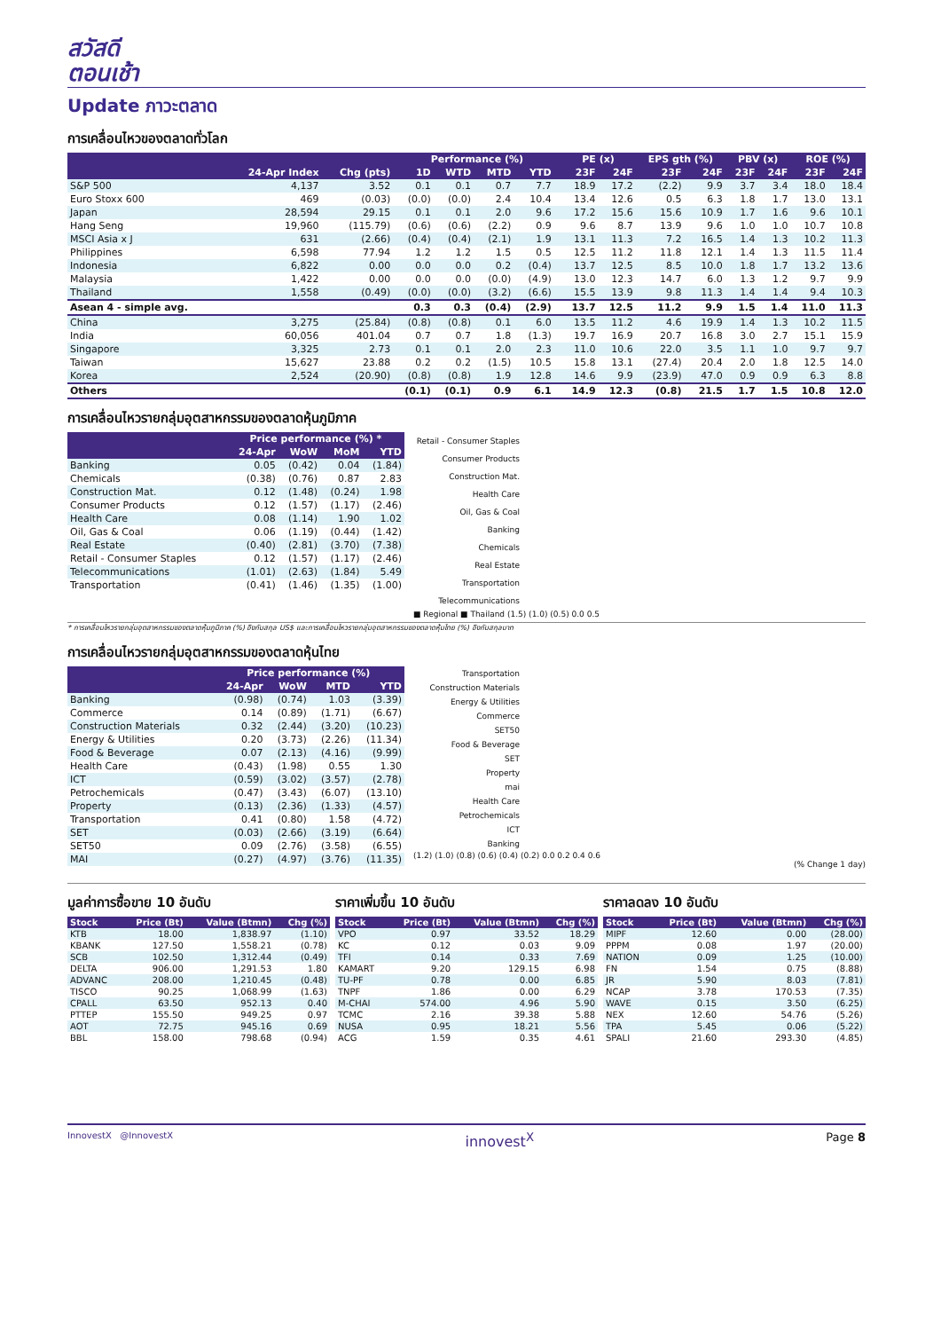สวัสดี
ตอนเช้า
Update ภาวะตลาด
การเคลื่อนไหวของตลาดทั่วโลก
| | | | Performance (%) | | | | | PE (x) | | EPS gth (%) | | PBV (x) | | ROE (%) | |
| --- | --- | --- | --- | --- | --- | --- | --- | --- | --- | --- | --- | --- | --- | --- | --- |
| | 24-Apr Index | Chg (pts) | 1D | WTD | MTD | YTD | | 23F | 24F | 23F | 24F | 23F | 24F | 23F | 24F |
| S&P 500 | 4,137 | 3.52 | 0.1 | 0.1 | 0.7 | 7.7 | | 18.9 | 17.2 | (2.2) | 9.9 | 3.7 | 3.4 | 18.0 | 18.4 |
| Euro Stoxx 600 | 469 | (0.03) | (0.0) | (0.0) | 2.4 | 10.4 | | 13.4 | 12.6 | 0.5 | 6.3 | 1.8 | 1.7 | 13.0 | 13.1 |
| Japan | 28,594 | 29.15 | 0.1 | 0.1 | 2.0 | 9.6 | | 17.2 | 15.6 | 15.6 | 10.9 | 1.7 | 1.6 | 9.6 | 10.1 |
| Hang Seng | 19,960 | (115.79) | (0.6) | (0.6) | (2.2) | 0.9 | | 9.6 | 8.7 | 13.9 | 9.6 | 1.0 | 1.0 | 10.7 | 10.8 |
| MSCI Asia x J | 631 | (2.66) | (0.4) | (0.4) | (2.1) | 1.9 | | 13.1 | 11.3 | 7.2 | 16.5 | 1.4 | 1.3 | 10.2 | 11.3 |
| Philippines | 6,598 | 77.94 | 1.2 | 1.2 | 1.5 | 0.5 | | 12.5 | 11.2 | 11.8 | 12.1 | 1.4 | 1.3 | 11.5 | 11.4 |
| Indonesia | 6,822 | 0.00 | 0.0 | 0.0 | 0.2 | (0.4) | | 13.7 | 12.5 | 8.5 | 10.0 | 1.8 | 1.7 | 13.2 | 13.6 |
| Malaysia | 1,422 | 0.00 | 0.0 | 0.0 | (0.0) | (4.9) | | 13.0 | 12.3 | 14.7 | 6.0 | 1.3 | 1.2 | 9.7 | 9.9 |
| Thailand | 1,558 | (0.49) | (0.0) | (0.0) | (3.2) | (6.6) | | 15.5 | 13.9 | 9.8 | 11.3 | 1.4 | 1.4 | 9.4 | 10.3 |
| Asean 4 - simple avg. | | | 0.3 | 0.3 | (0.4) | (2.9) | | 13.7 | 12.5 | 11.2 | 9.9 | 1.5 | 1.4 | 11.0 | 11.3 |
| China | 3,275 | (25.84) | (0.8) | (0.8) | 0.1 | 6.0 | | 13.5 | 11.2 | 4.6 | 19.9 | 1.4 | 1.3 | 10.2 | 11.5 |
| India | 60,056 | 401.04 | 0.7 | 0.7 | 1.8 | (1.3) | | 19.7 | 16.9 | 20.7 | 16.8 | 3.0 | 2.7 | 15.1 | 15.9 |
| Singapore | 3,325 | 2.73 | 0.1 | 0.1 | 2.0 | 2.3 | | 11.0 | 10.6 | 22.0 | 3.5 | 1.1 | 1.0 | 9.7 | 9.7 |
| Taiwan | 15,627 | 23.88 | 0.2 | 0.2 | (1.5) | 10.5 | | 15.8 | 13.1 | (27.4) | 20.4 | 2.0 | 1.8 | 12.5 | 14.0 |
| Korea | 2,524 | (20.90) | (0.8) | (0.8) | 1.9 | 12.8 | | 14.6 | 9.9 | (23.9) | 47.0 | 0.9 | 0.9 | 6.3 | 8.8 |
| Others | | | (0.1) | (0.1) | 0.9 | 6.1 | | 14.9 | 12.3 | (0.8) | 21.5 | 1.7 | 1.5 | 10.8 | 12.0 |
การเคลื่อนไหวรายกลุ่มอุตสาหกรรมของตลาดหุ้นภูมิภาค
| | Price performance (%) * | | | |
| --- | --- | --- | --- | --- |
| | 24-Apr | WoW | MoM | YTD |
| Banking | 0.05 | (0.42) | 0.04 | (1.84) |
| Chemicals | (0.38) | (0.76) | 0.87 | 2.83 |
| Construction Mat. | 0.12 | (1.48) | (0.24) | 1.98 |
| Consumer Products | 0.12 | (1.57) | (1.17) | (2.46) |
| Health Care | 0.08 | (1.14) | 1.90 | 1.02 |
| Oil, Gas & Coal | 0.06 | (1.19) | (0.44) | (1.42) |
| Real Estate | (0.40) | (2.81) | (3.70) | (7.38) |
| Retail - Consumer Staples | 0.12 | (1.57) | (1.17) | (2.46) |
| Telecommunications | (1.01) | (2.63) | (1.84) | 5.49 |
| Transportation | (0.41) | (1.46) | (1.35) | (1.00) |
Retail - Consumer Staples
Consumer Products
Construction Mat.
Health Care
Oil, Gas & Coal
Banking
Chemicals
Real Estate
Transportation
Telecommunications
■ Regional ■ Thailand (1.5) (1.0) (0.5) 0.0 0.5
* การเคลื่อนไหวรายกลุ่มอุตสาหกรรมของตลาดหุ้นภูมิภาค (%) อิงกับสกุล US$ และการเคลื่อนไหวรายกลุ่มอุตสาหกรรมของตลาดหุ้นไทย (%) อิงกับสกุลบาท
การเคลื่อนไหวรายกลุ่มอุตสาหกรรมของตลาดหุ้นไทย
| | Price performance (%) | | | |
| --- | --- | --- | --- | --- |
| | 24-Apr | WoW | MTD | YTD |
| Banking | (0.98) | (0.74) | 1.03 | (3.39) |
| Commerce | 0.14 | (0.89) | (1.71) | (6.67) |
| Construction Materials | 0.32 | (2.44) | (3.20) | (10.23) |
| Energy & Utilities | 0.20 | (3.73) | (2.26) | (11.34) |
| Food & Beverage | 0.07 | (2.13) | (4.16) | (9.99) |
| Health Care | (0.43) | (1.98) | 0.55 | 1.30 |
| ICT | (0.59) | (3.02) | (3.57) | (2.78) |
| Petrochemicals | (0.47) | (3.43) | (6.07) | (13.10) |
| Property | (0.13) | (2.36) | (1.33) | (4.57) |
| Transportation | 0.41 | (0.80) | 1.58 | (4.72) |
| SET | (0.03) | (2.66) | (3.19) | (6.64) |
| SET50 | 0.09 | (2.76) | (3.58) | (6.55) |
| MAI | (0.27) | (4.97) | (3.76) | (11.35) |
Transportation
Construction Materials
Energy & Utilities
Commerce
SET50
Food & Beverage
SET
Property
mai
Health Care
Petrochemicals
ICT
Banking
(1.2) (1.0) (0.8) (0.6) (0.4) (0.2) 0.0 0.2 0.4 0.6
(% Change 1 day)
มูลค่าการซื้อขาย 10 อันดับ
| Stock | Price (Bt) | Value (Btmn) | Chg (%) |
| --- | --- | --- | --- |
| KTB | 18.00 | 1,838.97 | (1.10) |
| KBANK | 127.50 | 1,558.21 | (0.78) |
| SCB | 102.50 | 1,312.44 | (0.49) |
| DELTA | 906.00 | 1,291.53 | 1.80 |
| ADVANC | 208.00 | 1,210.45 | (0.48) |
| TISCO | 90.25 | 1,068.99 | (1.63) |
| CPALL | 63.50 | 952.13 | 0.40 |
| PTTEP | 155.50 | 949.25 | 0.97 |
| AOT | 72.75 | 945.16 | 0.69 |
| BBL | 158.00 | 798.68 | (0.94) |
ราคาเพิ่มขึ้น 10 อันดับ
| Stock | Price (Bt) | Value (Btmn) | Chg (%) |
| --- | --- | --- | --- |
| VPO | 0.97 | 33.52 | 18.29 |
| KC | 0.12 | 0.03 | 9.09 |
| TFI | 0.14 | 0.33 | 7.69 |
| KAMART | 9.20 | 129.15 | 6.98 |
| TU-PF | 0.78 | 0.00 | 6.85 |
| TNPF | 1.86 | 0.00 | 6.29 |
| M-CHAI | 574.00 | 4.96 | 5.90 |
| TCMC | 2.16 | 39.38 | 5.88 |
| NUSA | 0.95 | 18.21 | 5.56 |
| ACG | 1.59 | 0.35 | 4.61 |
ราคาลดลง 10 อันดับ
| Stock | Price (Bt) | Value (Btmn) | Chg (%) |
| --- | --- | --- | --- |
| MIPF | 12.60 | 0.00 | (28.00) |
| PPPM | 0.08 | 1.97 | (20.00) |
| NATION | 0.09 | 1.25 | (10.00) |
| FN | 1.54 | 0.75 | (8.88) |
| JR | 5.90 | 8.03 | (7.81) |
| NCAP | 3.78 | 170.53 | (7.35) |
| WAVE | 0.15 | 3.50 | (6.25) |
| NEX | 12.60 | 54.76 | (5.26) |
| TPA | 5.45 | 0.06 | (5.22) |
| SPALI | 21.60 | 293.30 | (4.85) |
InnovestX @InnovestX innovest<sup>X</sup> Page 8